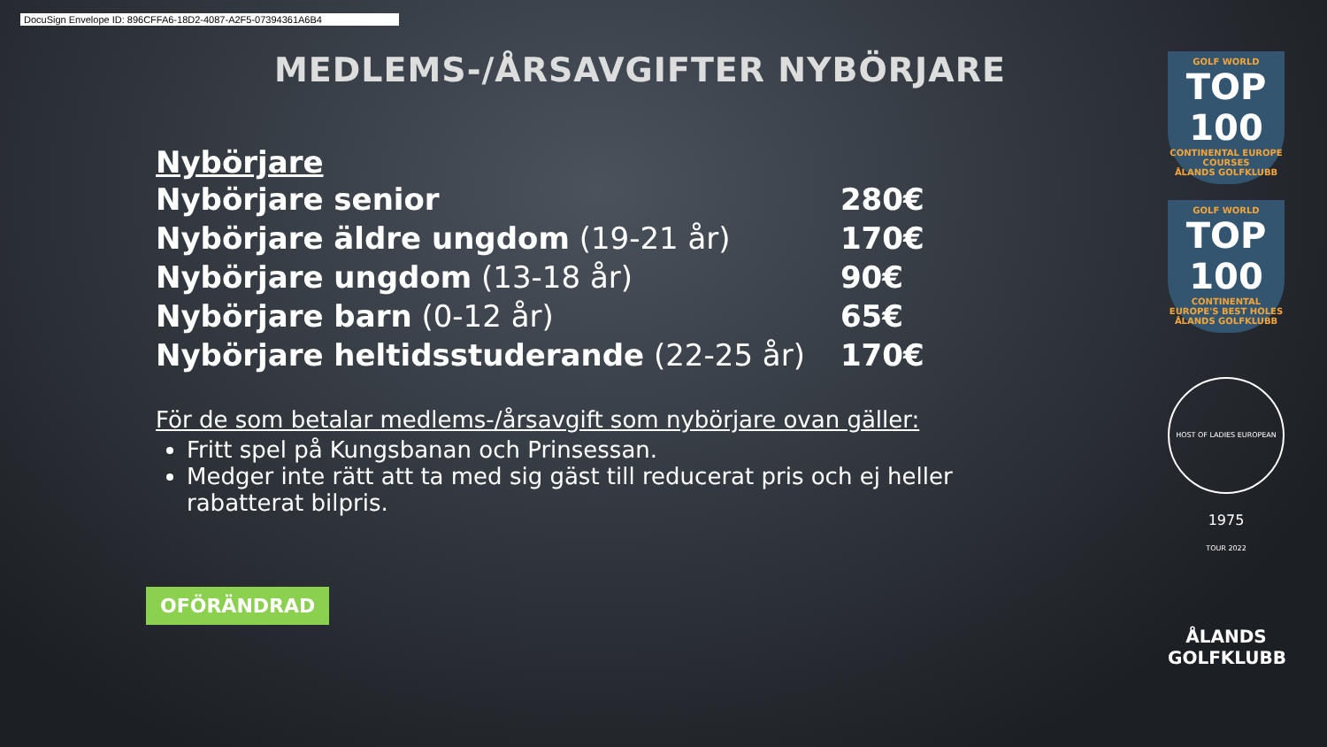DocuSign Envelope ID: 896CFFA6-18D2-4087-A2F5-07394361A6B4
MEDLEMS-/ÅRSAVGIFTER NYBÖRJARE
Nybörjare
| Nybörjare senior | 280€ |
| Nybörjare äldre ungdom (19-21 år) | 170€ |
| Nybörjare ungdom (13-18 år) | 90€ |
| Nybörjare barn (0-12 år) | 65€ |
| Nybörjare heltidsstuderande (22-25 år) | 170€ |
För de som betalar medlems-/årsavgift som nybörjare ovan gäller:
Fritt spel på Kungsbanan och Prinsessan.
Medger inte rätt att ta med sig gäst till reducerat pris och ej heller rabatterat bilpris.
OFÖRÄNDRAD
GOLF WORLD
TOP 100
CONTINENTAL EUROPE COURSES
ÅLANDS GOLFKLUBB
GOLF WORLD
TOP 100
CONTINENTAL EUROPE'S BEST HOLES
ÅLANDS GOLFKLUBB
HOST OF LADIES EUROPEAN TOUR 2022
1975
ÅLANDS
GOLFKLUBB